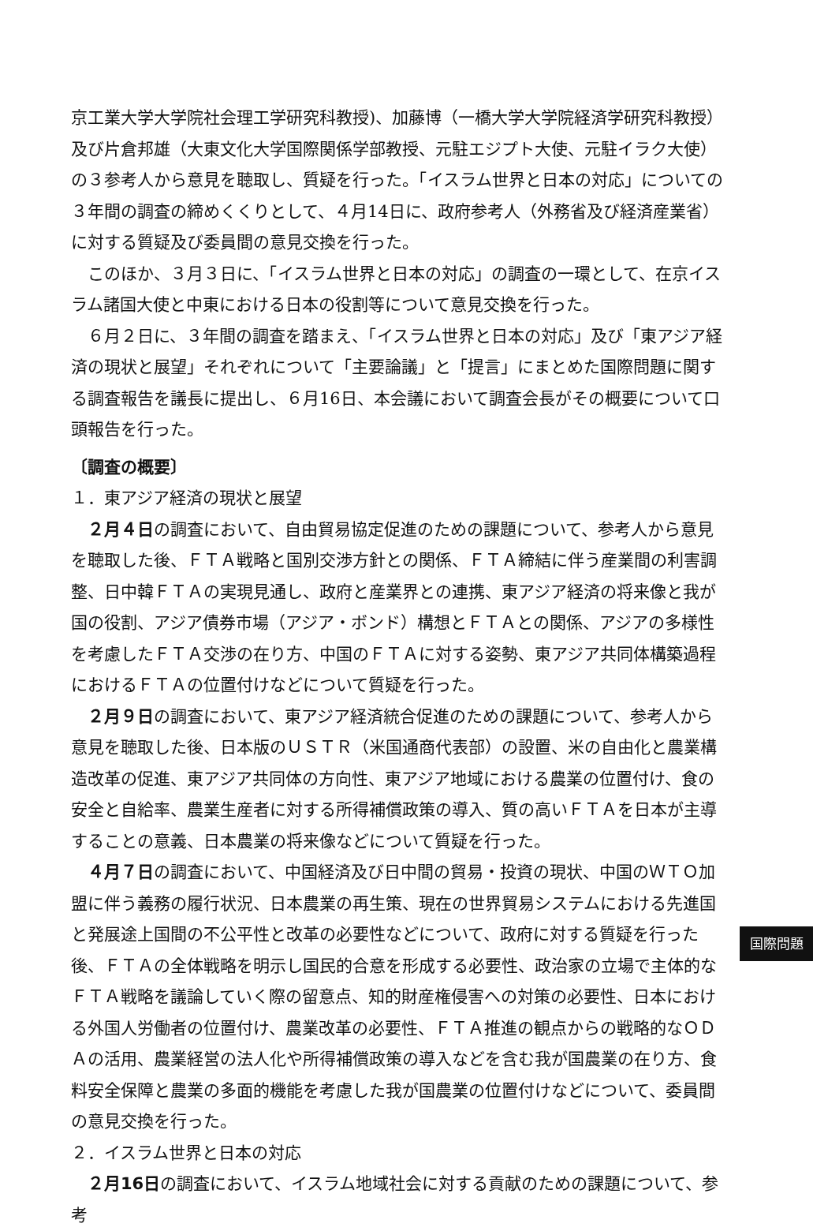京工業大学大学院社会理工学研究科教授)、加藤博（一橋大学大学院経済学研究科教授）及び片倉邦雄（大東文化大学国際関係学部教授、元駐エジプト大使、元駐イラク大使）の３参考人から意見を聴取し、質疑を行った。「イスラム世界と日本の対応」についての３年間の調査の締めくくりとして、４月14日に、政府参考人（外務省及び経済産業省）に対する質疑及び委員間の意見交換を行った。
このほか、３月３日に、「イスラム世界と日本の対応」の調査の一環として、在京イスラム諸国大使と中東における日本の役割等について意見交換を行った。
６月２日に、３年間の調査を踏まえ、「イスラム世界と日本の対応」及び「東アジア経済の現状と展望」それぞれについて「主要論議」と「提言」にまとめた国際問題に関する調査報告を議長に提出し、６月16日、本会議において調査会長がその概要について口頭報告を行った。
〔調査の概要〕
１．東アジア経済の現状と展望
２月４日の調査において、自由貿易協定促進のための課題について、参考人から意見を聴取した後、ＦＴＡ戦略と国別交渉方針との関係、ＦＴＡ締結に伴う産業間の利害調整、日中韓ＦＴＡの実現見通し、政府と産業界との連携、東アジア経済の将来像と我が国の役割、アジア債券市場（アジア・ボンド）構想とＦＴＡとの関係、アジアの多様性を考慮したＦＴＡ交渉の在り方、中国のＦＴＡに対する姿勢、東アジア共同体構築過程におけるＦＴＡの位置付けなどについて質疑を行った。
２月９日の調査において、東アジア経済統合促進のための課題について、参考人から意見を聴取した後、日本版のＵＳＴＲ（米国通商代表部）の設置、米の自由化と農業構造改革の促進、東アジア共同体の方向性、東アジア地域における農業の位置付け、食の安全と自給率、農業生産者に対する所得補償政策の導入、質の高いＦＴＡを日本が主導することの意義、日本農業の将来像などについて質疑を行った。
４月７日の調査において、中国経済及び日中間の貿易・投資の現状、中国のＷＴＯ加盟に伴う義務の履行状況、日本農業の再生策、現在の世界貿易システムにおける先進国と発展途上国間の不公平性と改革の必要性などについて、政府に対する質疑を行った後、ＦＴＡの全体戦略を明示し国民的合意を形成する必要性、政治家の立場で主体的なＦＴＡ戦略を議論していく際の留意点、知的財産権侵害への対策の必要性、日本における外国人労働者の位置付け、農業改革の必要性、ＦＴＡ推進の観点からの戦略的なＯＤＡの活用、農業経営の法人化や所得補償政策の導入などを含む我が国農業の在り方、食料安全保障と農業の多面的機能を考慮した我が国農業の位置付けなどについて、委員間の意見交換を行った。
２．イスラム世界と日本の対応
２月16日の調査において、イスラム地域社会に対する貢献のための課題について、参考
国際問題